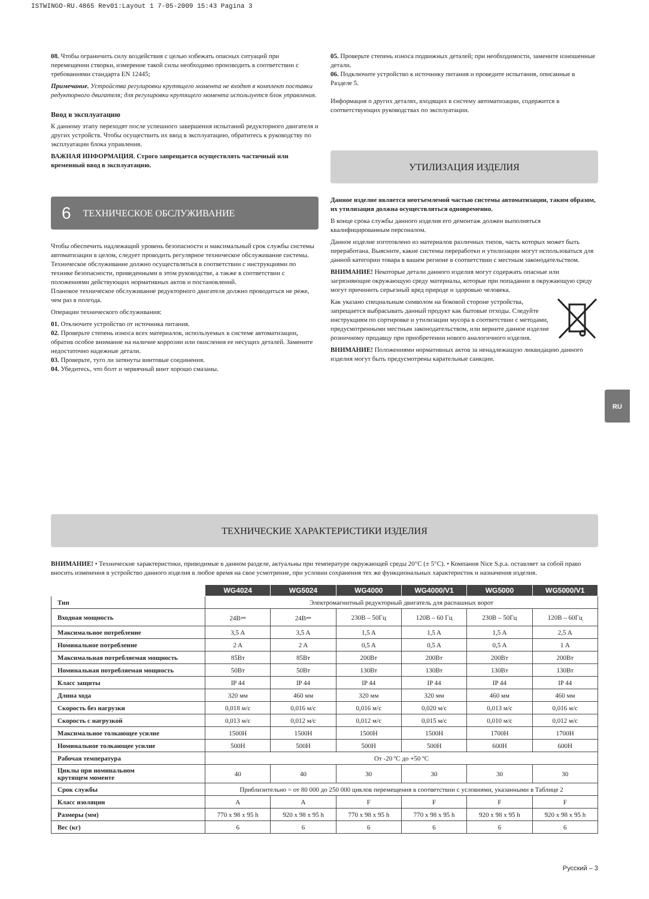ISTWINGO-RU.4865 Rev01:Layout 1 7-05-2009 15:43 Pagina 3
08. Чтобы ограничить силу воздействия с целью избежать опасных ситуаций при перемещении створки, измерение такой силы необходимо производить в соответствии с требованиями стандарта EN 12445;
Примечание. Устройства регулировки крутящего момента не входят в комплект поставки редукторного двигателя; для регулировки крутящего момента используется блок управления.
Ввод в эксплуатацию
К данному этапу переходят после успешного завершения испытаний редукторного двигателя и других устройств. Чтобы осуществить их ввод в эксплуатацию, обратитесь к руководству по эксплуатации блока управления.
ВАЖНАЯ ИНФОРМАЦИЯ. Строго запрещается осуществлять частичный или временный ввод в эксплуатацию.
6 ТЕХНИЧЕСКОЕ ОБСЛУЖИВАНИЕ
Чтобы обеспечить надлежащий уровень безопасности и максимальный срок службы системы автоматизации в целом, следует проводить регулярное техническое обслуживание системы.
Техническое обслуживание должно осуществляться в соответствии с инструкциями по технике безопасности, приведенными в этом руководстве, а также в соответствии с положениями действующих нормативных актов и постановлений.
Плановое техническое обслуживание редукторного двигателя должно проводиться не реже, чем раз в полгода.
Операции технического обслуживания:
01. Отключите устройство от источника питания.
02. Проверьте степень износа всех материалов, используемых в системе автоматизации, обратив особое внимание на наличие коррозии или окисления ее несущих деталей. Замените недостаточно надежные детали.
03. Проверьте, туго ли затянуты винтовые соединения.
04. Убедитесь, что болт и червячный винт хорошо смазаны.
05. Проверьте степень износа подвижных деталей; при необходимости, замените изношенные детали.
06. Подключите устройство к источнику питания и проведите испытания, описанные в Разделе 5.
Информация о других деталях, входящих в систему автоматизации, содержится в соответствующих руководствах по эксплуатации.
УТИЛИЗАЦИЯ ИЗДЕЛИЯ
Данное изделие является неотъемлемой частью системы автоматизации, таким образом, их утилизация должна осуществляться одновременно.
В конце срока службы данного изделия его демонтаж должен выполняться квалифицированным персоналом.
Данное изделие изготовлено из материалов различных типов, часть которых может быть переработана. Выясните, какие системы переработки и утилизации могут использоваться для данной категории товара в вашем регионе в соответствии с местным законодательством.
ВНИМАНИЕ! Некоторые детали данного изделия могут содержать опасные или загрязняющие окружающую среду материалы, которые при попадании в окружающую среду могут причинить серьезный вред природе и здоровью человека.
Как указано специальным символом на боковой стороне устройства, запрещается выбрасывать данный продукт как бытовые отходы. Следуйте инструкциям по сортировке и утилизации мусора в соответствии с методами, предусмотренными местным законодательством, или верните данное изделие розничному продавцу при приобретении нового аналогичного изделия.
ВНИМАНИЕ! Положениями нормативных актов за ненадлежащую ликвидацию данного изделия могут быть предусмотрены карательные санкции.
RU
ТЕХНИЧЕСКИЕ ХАРАКТЕРИСТИКИ ИЗДЕЛИЯ
ВНИМАНИЕ! • Технические характеристики, приводимые в данном разделе, актуальны при температуре окружающей среды 20°C (± 5°C). • Компания Nice S.p.a. оставляет за собой право вносить изменения в устройство данного изделия в любое время на свое усмотрение, при условии сохранения тех же функциональных характеристик и назначения изделия.
| | WG4024 | WG5024 | WG4000 | WG4000/V1 | WG5000 | WG5000/V1 |
| --- | --- | --- | --- | --- | --- | --- |
| Тип | Электромагнитный редукторный двигатель для распашных ворот | | | | | |
| Входная мощность | 24В⎓ | 24В⎓ | 230В – 50Гц | 120В – 60 Гц | 230В – 50Гц | 120В – 60Гц |
| Максимальное потребление | 3,5 A | 3,5 A | 1,5 A | 1,5 A | 1,5 A | 2,5 A |
| Номинальное потребление | 2 A | 2 A | 0,5 A | 0,5 A | 0,5 A | 1 A |
| Максимальная потребляемая мощность | 85Вт | 85Вт | 200Вт | 200Вт | 200Вт | 200Вт |
| Номинальная потребляемая мощность | 50Вт | 50Вт | 130Вт | 130Вт | 130Вт | 130Вт |
| Класс защиты | IP 44 | IP 44 | IP 44 | IP 44 | IP 44 | IP 44 |
| Длина хода | 320 мм | 460 мм | 320 мм | 320 мм | 460 мм | 460 мм |
| Скорость без нагрузки | 0,018 м/с | 0,016 м/с | 0,016 м/с | 0,020 м/с | 0,013 м/с | 0,016 м/с |
| Скорость с нагрузкой | 0,013 м/с | 0,012 м/с | 0,012 м/с | 0,015 м/с | 0,010 м/с | 0,012 м/с |
| Максимальное толкающее усилие | 1500Н | 1500Н | 1500Н | 1500Н | 1700Н | 1700Н |
| Номинальное толкающее усилие | 500Н | 500Н | 500Н | 500Н | 600Н | 600Н |
| Рабочая температура | От -20 ºC до +50 ºC | | | | | |
| Циклы при номинальном крутящем моменте | 40 | 40 | 30 | 30 | 30 | 30 |
| Срок службы | Приблизительно = от 80 000 до 250 000 циклов перемещения в соответствии с условиями, указанными в Таблице 2 | | | | | |
| Класс изоляции | A | A | F | F | F | F |
| Размеры (мм) | 770 x 98 x 95 h | 920 x 98 x 95 h | 770 x 98 x 95 h | 770 x 98 x 95 h | 920 x 98 x 95 h | 920 x 98 x 95 h |
| Вес (кг) | 6 | 6 | 6 | 6 | 6 | 6 |
Русский – 3